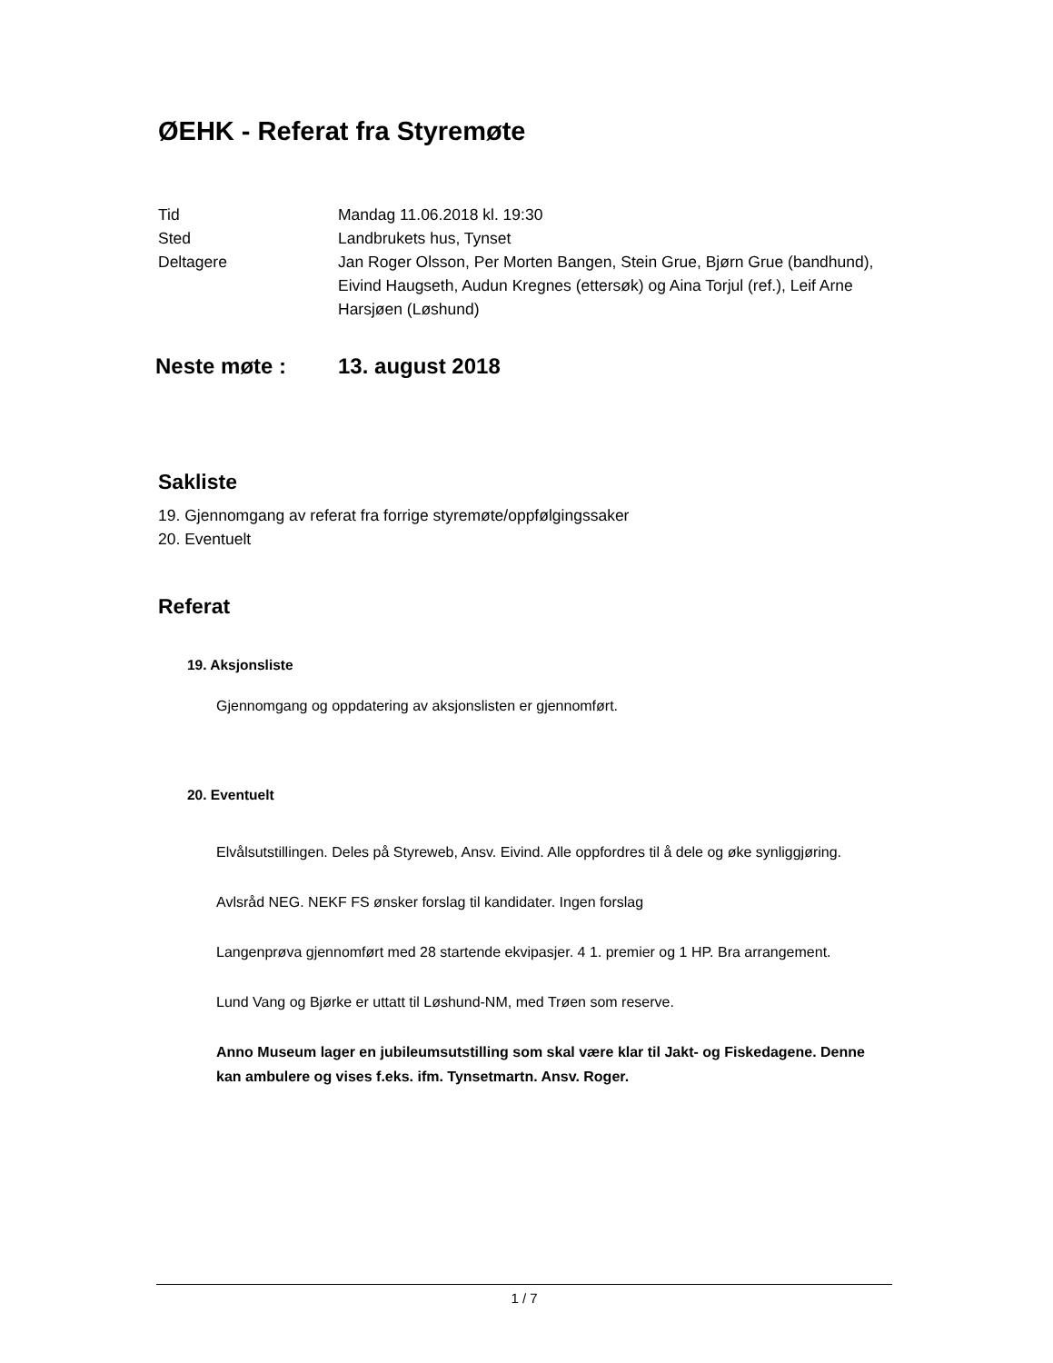ØEHK - Referat fra Styremøte
| Tid | Mandag 11.06.2018 kl. 19:30 |
| Sted | Landbrukets hus, Tynset |
| Deltagere | Jan Roger Olsson, Per Morten Bangen, Stein Grue, Bjørn Grue (bandhund), Eivind Haugseth, Audun Kregnes (ettersøk) og Aina Torjul (ref.), Leif Arne Harsjøen (Løshund) |
Neste møte : 13. august 2018
Sakliste
19. Gjennomgang av referat fra forrige styremøte/oppfølgingssaker
20. Eventuelt
Referat
19. Aksjonsliste
Gjennomgang og oppdatering av aksjonslisten er gjennomført.
20. Eventuelt
Elvålsutstillingen. Deles på Styreweb, Ansv. Eivind. Alle oppfordres til å dele og øke synliggjøring.
Avlsråd NEG. NEKF FS ønsker forslag til kandidater. Ingen forslag
Langenprøva gjennomført med 28 startende ekvipasjer. 4 1. premier og 1 HP. Bra arrangement.
Lund Vang og Bjørke er uttatt til Løshund-NM, med Trøen som reserve.
Anno Museum lager en jubileumsutstilling som skal være klar til Jakt- og Fiskedagene. Denne kan ambulere og vises f.eks. ifm. Tynsetmartn. Ansv. Roger.
1 / 7